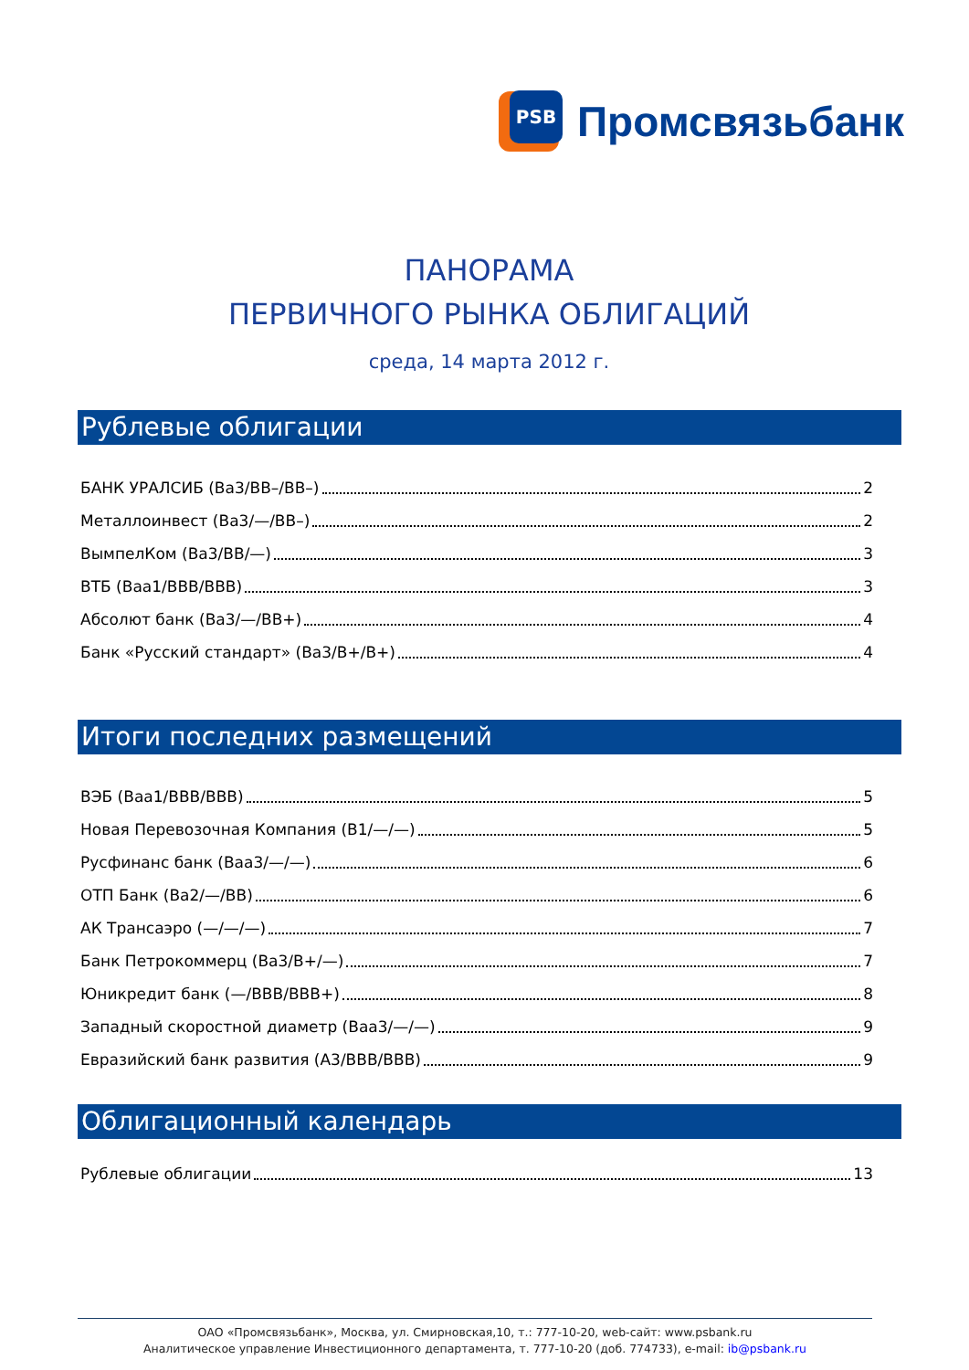PSB
Промсвязьбанк
ПАНОРАМА
ПЕРВИЧНОГО РЫНКА ОБЛИГАЦИЙ
среда, 14 марта 2012 г.
Рублевые облигации
БАНК УРАЛСИБ (Ba3/BB–/BB–) 2
Металлоинвест (Ba3/—/BB–) 2
ВымпелКом (Ba3/BB/—) 3
ВТБ (Baa1/BBB/BBB) 3
Абсолют банк (Ba3/—/BB+) 4
Банк «Русский стандарт» (Ba3/B+/B+) 4
Итоги последних размещений
ВЭБ (Baa1/BBB/BBB) 5
Новая Перевозочная Компания (B1/—/—) 5
Русфинанс банк (Baa3/—/—) 6
ОТП Банк (Ba2/—/BB) 6
АК Трансаэро (—/—/—) 7
Банк Петрокоммерц (Ba3/B+/—) 7
Юникредит банк (—/BBB/BBB+) 8
Западный скоростной диаметр (Baa3/—/—) 9
Евразийский банк развития (A3/BBB/BBB) 9
Облигационный календарь
Рублевые облигации 13
ОАО «Промсвязьбанк», Москва, ул. Смирновская,10, т.: 777-10-20, web-сайт: www.psbank.ru
Аналитическое управление Инвестиционного департамента, т. 777-10-20 (доб. 774733), e-mail: ib@psbank.ru